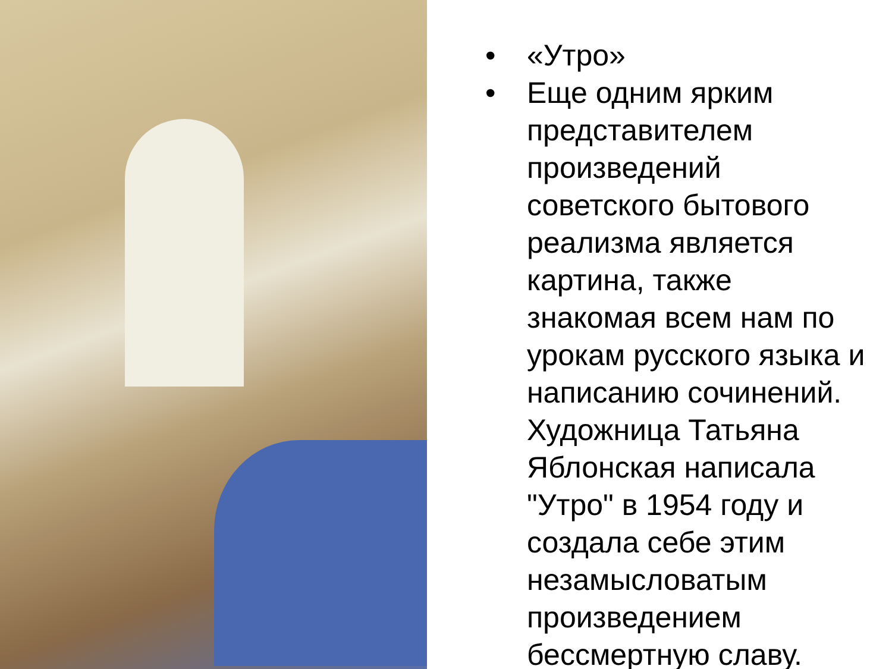• «Утро»
• Еще одним ярким представителем произведений советского бытового реализма является картина, также знакомая всем нам по урокам русского языка и написанию сочинений. Художница Татьяна Яблонская написала "Утро" в 1954 году и создала себе этим незамысловатым произведением бессмертную славу.